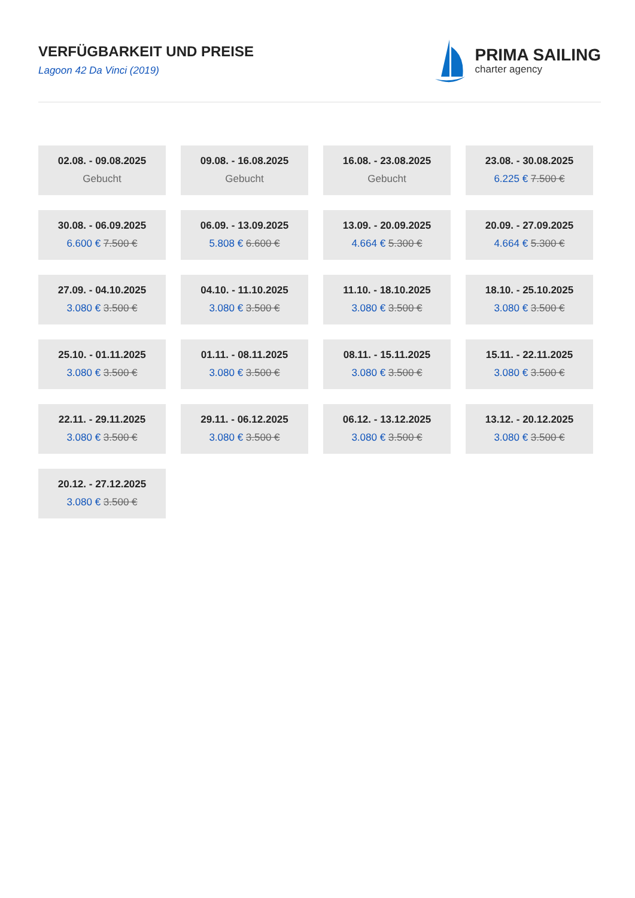VERFÜGBARKEIT UND PREISE
Lagoon 42 Da Vinci (2019)
PRIMA SAILING
charter agency
02.08. - 09.08.2025
Gebucht
09.08. - 16.08.2025
Gebucht
16.08. - 23.08.2025
Gebucht
23.08. - 30.08.2025
6.225 € 7.500 €
30.08. - 06.09.2025
6.600 € 7.500 €
06.09. - 13.09.2025
5.808 € 6.600 €
13.09. - 20.09.2025
4.664 € 5.300 €
20.09. - 27.09.2025
4.664 € 5.300 €
27.09. - 04.10.2025
3.080 € 3.500 €
04.10. - 11.10.2025
3.080 € 3.500 €
11.10. - 18.10.2025
3.080 € 3.500 €
18.10. - 25.10.2025
3.080 € 3.500 €
25.10. - 01.11.2025
3.080 € 3.500 €
01.11. - 08.11.2025
3.080 € 3.500 €
08.11. - 15.11.2025
3.080 € 3.500 €
15.11. - 22.11.2025
3.080 € 3.500 €
22.11. - 29.11.2025
3.080 € 3.500 €
29.11. - 06.12.2025
3.080 € 3.500 €
06.12. - 13.12.2025
3.080 € 3.500 €
13.12. - 20.12.2025
3.080 € 3.500 €
20.12. - 27.12.2025
3.080 € 3.500 €